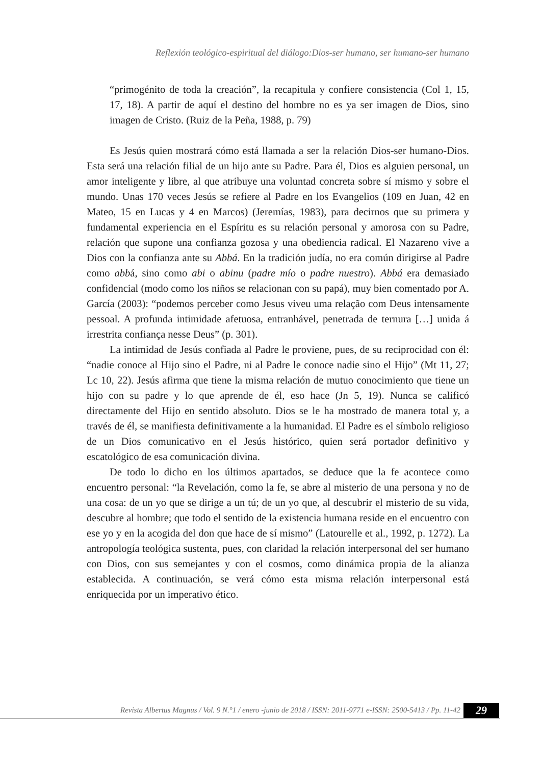Reflexión teológico-espiritual del diálogo:Dios-ser humano, ser humano-ser humano
“primogénito de toda la creación”, la recapitula y confiere consistencia (Col 1, 15, 17, 18). A partir de aquí el destino del hombre no es ya ser imagen de Dios, sino imagen de Cristo. (Ruiz de la Peña, 1988, p. 79)
Es Jesús quien mostrará cómo está llamada a ser la relación Dios-ser humano-Dios. Esta será una relación filial de un hijo ante su Padre. Para él, Dios es alguien personal, un amor inteligente y libre, al que atribuye una voluntad concreta sobre sí mismo y sobre el mundo. Unas 170 veces Jesús se refiere al Padre en los Evangelios (109 en Juan, 42 en Mateo, 15 en Lucas y 4 en Marcos) (Jeremías, 1983), para decirnos que su primera y fundamental experiencia en el Espíritu es su relación personal y amorosa con su Padre, relación que supone una confianza gozosa y una obediencia radical. El Nazareno vive a Dios con la confianza ante su Abbá. En la tradición judía, no era común dirigirse al Padre como abbá, sino como abi o abinu (padre mío o padre nuestro). Abbá era demasiado confidencial (modo como los niños se relacionan con su papá), muy bien comentado por A. García (2003): “podemos perceber como Jesus viveu uma relação com Deus intensamente pessoal. A profunda intimidade afetuosa, entranhável, penetrada de ternura […] unida á irrestrita confiança nesse Deus” (p. 301).
La intimidad de Jesús confiada al Padre le proviene, pues, de su reciprocidad con él: “nadie conoce al Hijo sino el Padre, ni al Padre le conoce nadie sino el Hijo” (Mt 11, 27; Lc 10, 22). Jesús afirma que tiene la misma relación de mutuo conocimiento que tiene un hijo con su padre y lo que aprende de él, eso hace (Jn 5, 19). Nunca se calificó directamente del Hijo en sentido absoluto. Dios se le ha mostrado de manera total y, a través de él, se manifiesta definitivamente a la humanidad. El Padre es el símbolo religioso de un Dios comunicativo en el Jesús histórico, quien será portador definitivo y escatológico de esa comunicación divina.
De todo lo dicho en los últimos apartados, se deduce que la fe acontece como encuentro personal: “la Revelación, como la fe, se abre al misterio de una persona y no de una cosa: de un yo que se dirige a un tú; de un yo que, al descubrir el misterio de su vida, descubre al hombre; que todo el sentido de la existencia humana reside en el encuentro con ese yo y en la acogida del don que hace de sí mismo” (Latourelle et al., 1992, p. 1272). La antropología teológica sustenta, pues, con claridad la relación interpersonal del ser humano con Dios, con sus semejantes y con el cosmos, como dinámica propia de la alianza establecida. A continuación, se verá cómo esta misma relación interpersonal está enriquecida por un imperativo ético.
Revista Albertus Magnus / Vol. 9 N.°1 / enero -junio de 2018 / ISSN: 2011-9771 e-ISSN: 2500-5413 / Pp. 11-42
29